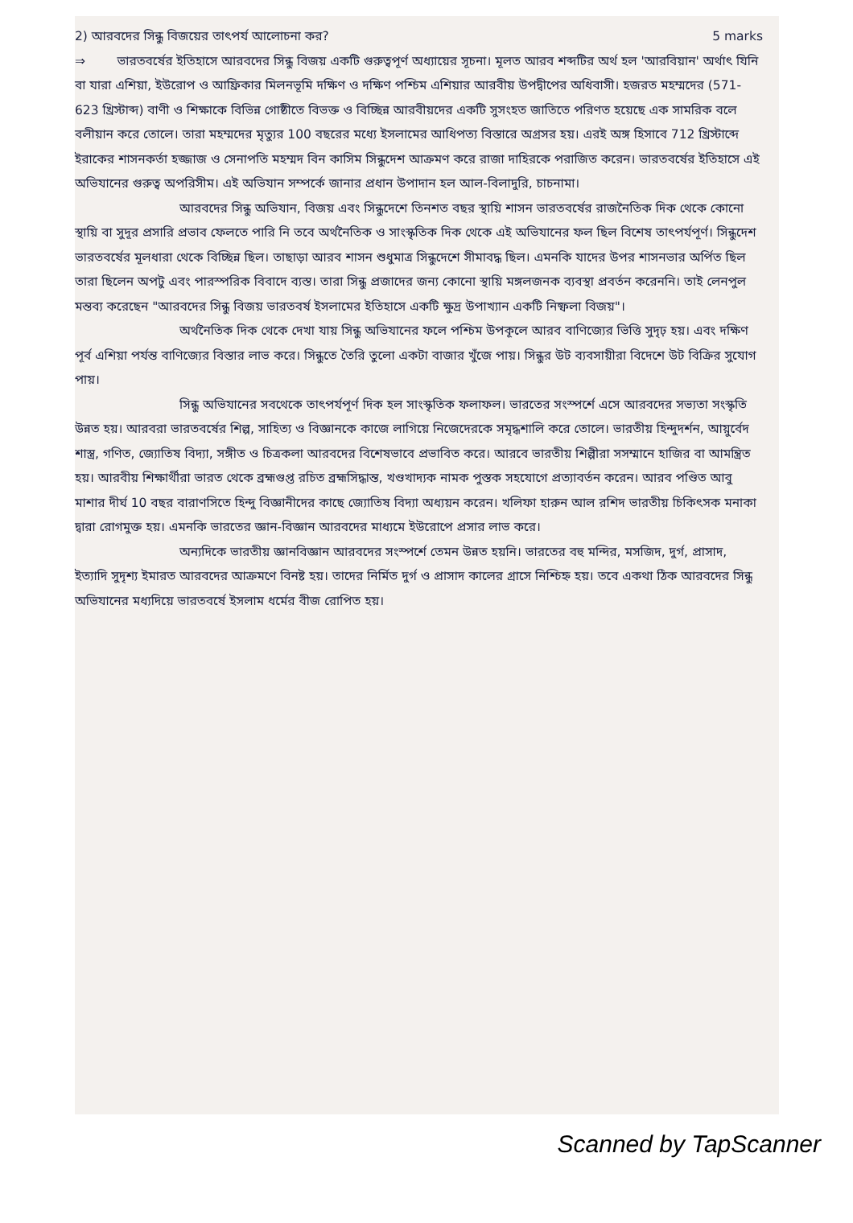2) আরবদের সিন্ধু বিজয়ের তাৎপর্য আলোচনা কর? 5 marks
⇒ ভারতবর্ষের ইতিহাসে আরবদের সিন্ধু বিজয় একটি গুরুত্বপূর্ণ অধ্যায়ের সূচনা। মূলত আরব শব্দটির অর্থ হল 'আরবিয়ান' অর্থাৎ যিনি বা যারা এশিয়া, ইউরোপ ও আফ্রিকার মিলনভূমি দক্ষিণ ও দক্ষিণ পশ্চিম এশিয়ার আরবীয় উপদ্বীপের অধিবাসী। হজরত মহম্মদের (571-623 খ্রিস্টাব্দ) বাণী ও শিক্ষাকে বিভিন্ন গোষ্ঠীতে বিভক্ত ও বিচ্ছিন্ন আরবীয়দের একটি সুসংহত জাতিতে পরিণত হয়েছে এক সামরিক বলে বলীয়ান করে তোলে। তারা মহম্মদের মৃত্যুর 100 বছরের মধ্যে ইসলামের আধিপত্য বিস্তারে অগ্রসর হয়। এরই অঙ্গ হিসাবে 712 খ্রিস্টাব্দে ইরাকের শাসনকর্তা হজ্জাজ ও সেনাপতি মহম্মদ বিন কাসিম সিন্ধুদেশ আক্রমণ করে রাজা দাহিরকে পরাজিত করেন। ভারতবর্ষের ইতিহাসে এই অভিযানের গুরুত্ব অপরিসীম। এই অভিযান সম্পর্কে জানার প্রধান উপাদান হল আল-বিলাদুরি, চাচনামা।
আরবদের সিন্ধু অভিযান, বিজয় এবং সিন্ধুদেশে তিনশত বছর স্থায়ি শাসন ভারতবর্ষের রাজনৈতিক দিক থেকে কোনো স্থায়ি বা সুদূর প্রসারি প্রভাব ফেলতে পারি নি তবে অর্থনৈতিক ও সাংস্কৃতিক দিক থেকে এই অভিযানের ফল ছিল বিশেষ তাৎপর্যপূর্ণ। সিন্ধুদেশ ভারতবর্ষের মূলধারা থেকে বিচ্ছিন্ন ছিল। তাছাড়া আরব শাসন শুধুমাত্র সিন্ধুদেশে সীমাবদ্ধ ছিল। এমনকি যাদের উপর শাসনভার অর্পিত ছিল তারা ছিলেন অপটু এবং পারস্পরিক বিবাদে ব্যস্ত। তারা সিন্ধু প্রজাদের জন্য কোনো স্থায়ি মঙ্গলজনক ব্যবস্থা প্রবর্তন করেননি। তাই লেনপুল মন্তব্য করেছেন "আরবদের সিন্ধু বিজয় ভারতবর্ষ ইসলামের ইতিহাসে একটি ক্ষুদ্র উপাখ্যান একটি নিষ্ফলা বিজয়"।
অর্থনৈতিক দিক থেকে দেখা যায় সিন্ধু অভিযানের ফলে পশ্চিম উপকূলে আরব বাণিজ্যের ভিত্তি সুদৃঢ় হয়। এবং দক্ষিণ পূর্ব এশিয়া পর্যন্ত বাণিজ্যের বিস্তার লাভ করে। সিন্ধুতে তৈরি তুলো একটা বাজার খুঁজে পায়। সিন্ধুর উট ব্যবসায়ীরা বিদেশে উট বিক্রির সুযোগ পায়।
সিন্ধু অভিযানের সবথেকে তাৎপর্যপূর্ণ দিক হল সাংস্কৃতিক ফলাফল। ভারতের সংস্পর্শে এসে আরবদের সভ্যতা সংস্কৃতি উন্নত হয়। আরবরা ভারতবর্ষের শিল্প, সাহিত্য ও বিজ্ঞানকে কাজে লাগিয়ে নিজেদেরকে সমৃদ্ধশালি করে তোলে। ভারতীয় হিন্দুদর্শন, আয়ুর্বেদ শাস্ত্র, গণিত, জ্যোতিষ বিদ্যা, সঙ্গীত ও চিত্রকলা আরবদের বিশেষভাবে প্রভাবিত করে। আরবে ভারতীয় শিল্পীরা সসম্মানে হাজির বা আমন্ত্রিত হয়। আরবীয় শিক্ষার্থীরা ভারত থেকে ব্রহ্মগুপ্ত রচিত ব্রহ্মসিদ্ধান্ত, খণ্ডখাদ্যক নামক পুস্তক সহযোগে প্রত্যাবর্তন করেন। আরব পণ্ডিত আবু মাশার দীর্ঘ 10 বছর বারাণসিতে হিন্দু বিজ্ঞানীদের কাছে জ্যোতিষ বিদ্যা অধ্যয়ন করেন। খলিফা হারুন আল রশিদ ভারতীয় চিকিৎসক মনাকা দ্বারা রোগমুক্ত হয়। এমনকি ভারতের জ্ঞান-বিজ্ঞান আরবদের মাধ্যমে ইউরোপে প্রসার লাভ করে।
অন্যদিকে ভারতীয় জ্ঞানবিজ্ঞান আরবদের সংস্পর্শে তেমন উন্নত হয়নি। ভারতের বহু মন্দির, মসজিদ, দুর্গ, প্রাসাদ, ইত্যাদি সুদৃশ্য ইমারত আরবদের আক্রমণে বিনষ্ট হয়। তাদের নির্মিত দুর্গ ও প্রাসাদ কালের গ্রাসে নিশ্চিহ্ন হয়। তবে একথা ঠিক আরবদের সিন্ধু অভিযানের মধ্যদিয়ে ভারতবর্ষে ইসলাম ধর্মের বীজ রোপিত হয়।
Scanned by TapScanner